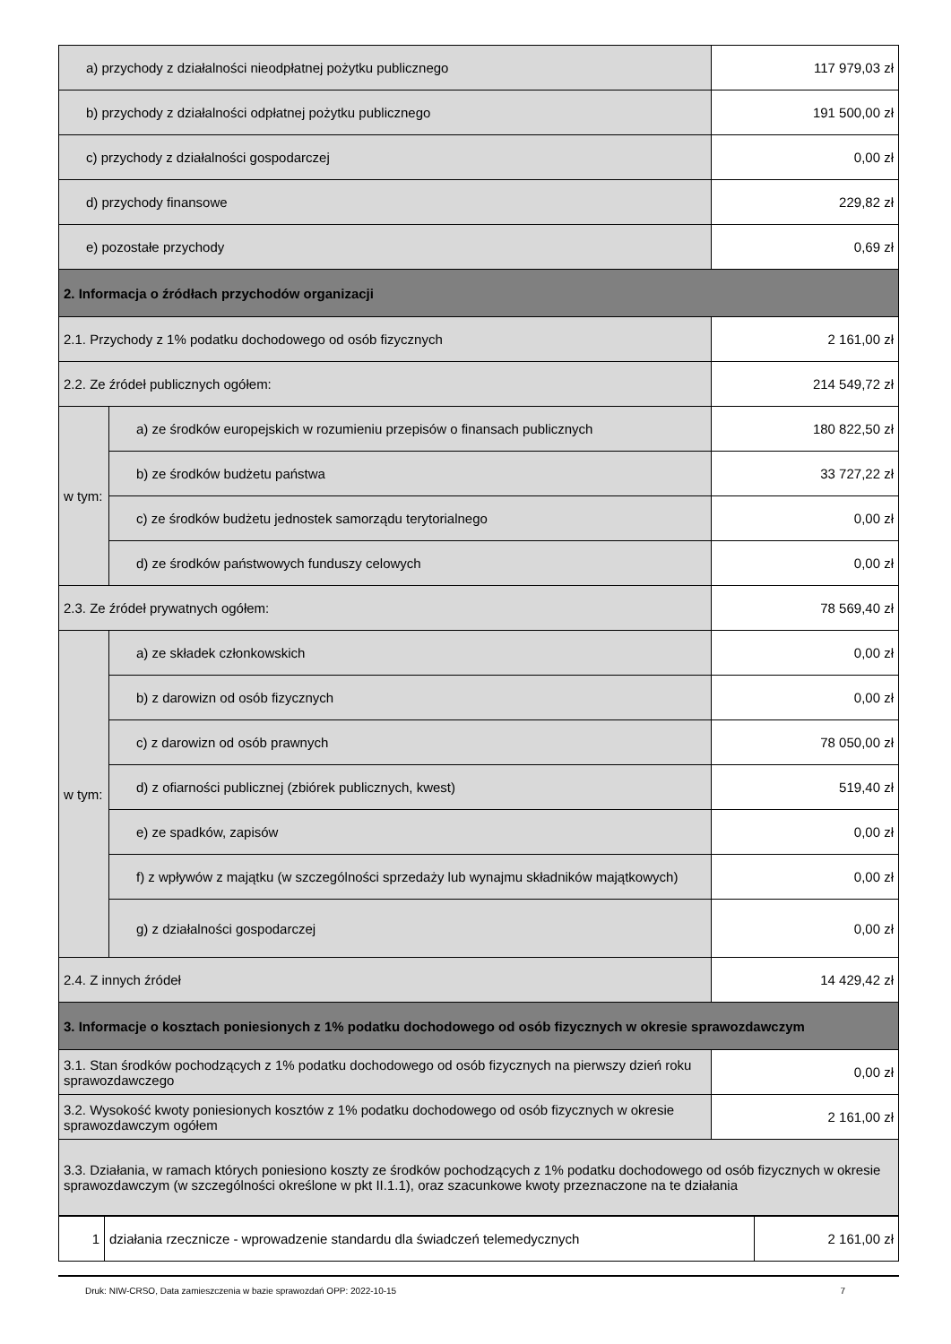| a) przychody z działalności nieodpłatnej pożytku publicznego | | 117 979,03 zł |
| b) przychody z działalności odpłatnej pożytku publicznego | | 191 500,00 zł |
| c) przychody z działalności gospodarczej | | 0,00 zł |
| d) przychody finansowe | | 229,82 zł |
| e) pozostałe przychody | | 0,69 zł |
| 2. Informacja o źródłach przychodów organizacji | | |
| 2.1. Przychody z 1% podatku dochodowego od osób fizycznych | | 2 161,00 zł |
| 2.2. Ze źródeł publicznych ogółem: | | 214 549,72 zł |
| w tym: | a) ze środków europejskich w rozumieniu przepisów o finansach publicznych | 180 822,50 zł |
| | b) ze środków budżetu państwa | 33 727,22 zł |
| | c) ze środków budżetu jednostek samorządu terytorialnego | 0,00 zł |
| | d) ze środków państwowych funduszy celowych | 0,00 zł |
| 2.3. Ze źródeł prywatnych ogółem: | | 78 569,40 zł |
| w tym: | a) ze składek członkowskich | 0,00 zł |
| | b) z darowizn od osób fizycznych | 0,00 zł |
| | c) z darowizn od osób prawnych | 78 050,00 zł |
| | d) z ofiarności publicznej (zbiórek publicznych, kwest) | 519,40 zł |
| | e) ze spadków, zapisów | 0,00 zł |
| | f) z wpływów z majątku (w szczególności sprzedaży lub wynajmu składników majątkowych) | 0,00 zł |
| | g) z działalności gospodarczej | 0,00 zł |
| 2.4. Z innych źródeł | | 14 429,42 zł |
| 3. Informacje o kosztach poniesionych z 1% podatku dochodowego od osób fizycznych w okresie sprawozdawczym | | |
| 3.1. Stan środków pochodzących z 1% podatku dochodowego od osób fizycznych na pierwszy dzień roku sprawozdawczego | | 0,00 zł |
| 3.2. Wysokość kwoty poniesionych kosztów z 1% podatku dochodowego od osób fizycznych w okresie sprawozdawczym ogółem | | 2 161,00 zł |
| 3.3. Działania, w ramach których poniesiono koszty ze środków pochodzących z 1% podatku dochodowego od osób fizycznych w okresie sprawozdawczym (w szczególności określone w pkt II.1.1), oraz szacunkowe kwoty przeznaczone na te działania | | |
| 1 | działania rzecznicze - wprowadzenie standardu dla świadczeń telemedycznych | 2 161,00 zł |
Druk: NIW-CRSO, Data zamieszczenia w bazie sprawozdań OPP: 2022-10-15 7